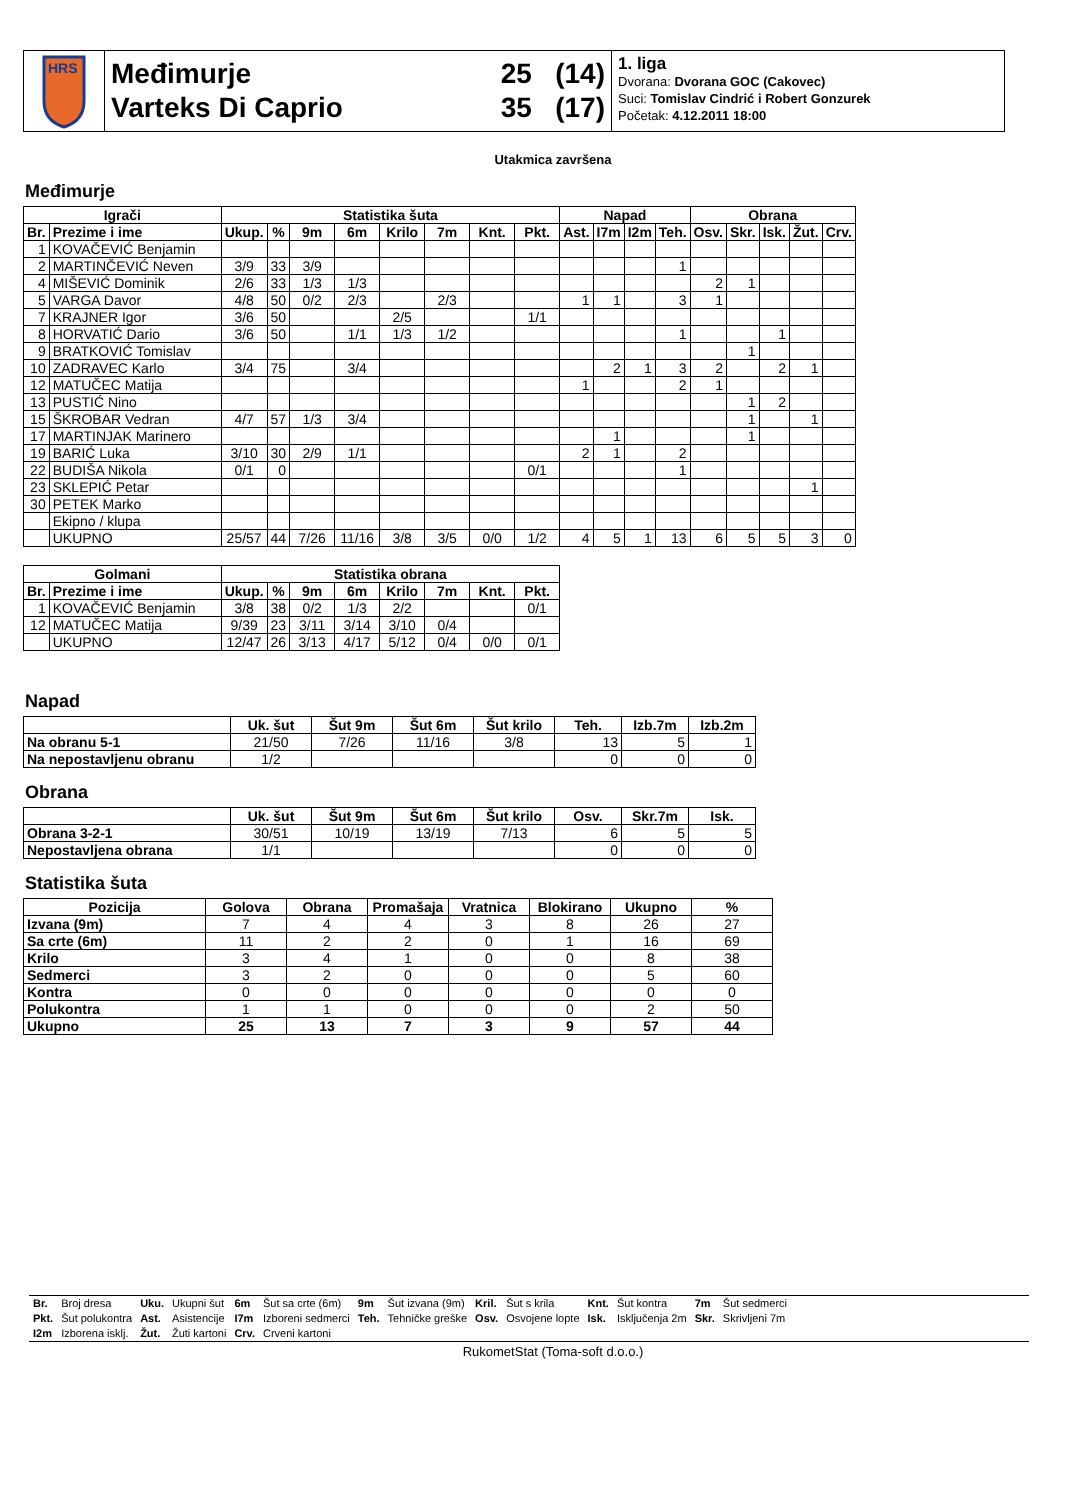HRS
Međimurje
Varteks Di Caprio
25 (14)
35 (17)
1. liga
Dvorana: Dvorana GOC (Cakovec)
Suci: Tomislav Cindrić i Robert Gonzurek
Početak: 4.12.2011 18:00
Utakmica završena
Međimurje
| Igrači | | Statistika šuta | | | | | | | | Napad | | | | Obrana | | | | |
| --- | --- | --- | --- | --- | --- | --- | --- | --- | --- | --- | --- | --- | --- | --- | --- | --- | --- | --- |
| Br. | Prezime i ime | Ukup. | % | 9m | 6m | Krilo | 7m | Knt. | Pkt. | Ast. | I7m | I2m | Teh. | Osv. | Skr. | Isk. | Žut. | Crv. |
| 1 | KOVAČEVIĆ Benjamin | | | | | | | | | | | | | | | | | |
| 2 | MARTINČEVIĆ Neven | 3/9 | 33 | 3/9 | | | | | | | | | 1 | | | | | |
| 4 | MIŠEVIĆ Dominik | 2/6 | 33 | 1/3 | 1/3 | | | | | | | | | 2 | 1 | | | |
| 5 | VARGA Davor | 4/8 | 50 | 0/2 | 2/3 | | 2/3 | | | 1 | 1 | | 3 | 1 | | | | |
| 7 | KRAJNER Igor | 3/6 | 50 | | | 2/5 | | | 1/1 | | | | | | | | | |
| 8 | HORVATIĆ Dario | 3/6 | 50 | | 1/1 | 1/3 | 1/2 | | | | | | 1 | | | 1 | | |
| 9 | BRATKOVIĆ Tomislav | | | | | | | | | | | | | | 1 | | | |
| 10 | ZADRAVEC Karlo | 3/4 | 75 | | 3/4 | | | | | | 2 | 1 | 3 | 2 | | 2 | 1 | |
| 12 | MATUČEC Matija | | | | | | | | | 1 | | | 2 | 1 | | | | |
| 13 | PUSTIĆ Nino | | | | | | | | | | | | | | 1 | 2 | | |
| 15 | ŠKROBAR Vedran | 4/7 | 57 | 1/3 | 3/4 | | | | | | | | | | 1 | | 1 | |
| 17 | MARTINJAK Marinero | | | | | | | | | | 1 | | | | 1 | | | |
| 19 | BARIĆ Luka | 3/10 | 30 | 2/9 | 1/1 | | | | | 2 | 1 | | 2 | | | | | |
| 22 | BUDIŠA Nikola | 0/1 | 0 | | | | | | 0/1 | | | | 1 | | | | | |
| 23 | SKLEPIĆ Petar | | | | | | | | | | | | | | | | 1 | |
| 30 | PETEK Marko | | | | | | | | | | | | | | | | | |
| | Ekipno / klupa | | | | | | | | | | | | | | | | | |
| | UKUPNO | 25/57 | 44 | 7/26 | 11/16 | 3/8 | 3/5 | 0/0 | 1/2 | 4 | 5 | 1 | 13 | 6 | 5 | 5 | 3 | 0 |
| Golmani | | Statistika obrana | | | | | | | |
| --- | --- | --- | --- | --- | --- | --- | --- | --- | --- |
| Br. | Prezime i ime | Ukup. | % | 9m | 6m | Krilo | 7m | Knt. | Pkt. |
| 1 | KOVAČEVIĆ Benjamin | 3/8 | 38 | 0/2 | 1/3 | 2/2 | | | 0/1 |
| 12 | MATUČEC Matija | 9/39 | 23 | 3/11 | 3/14 | 3/10 | 0/4 | | |
| | UKUPNO | 12/47 | 26 | 3/13 | 4/17 | 5/12 | 0/4 | 0/0 | 0/1 |
Napad
| | Uk. šut | Šut 9m | Šut 6m | Šut krilo | Teh. | Izb.7m | Izb.2m |
| --- | --- | --- | --- | --- | --- | --- | --- |
| Na obranu 5-1 | 21/50 | 7/26 | 11/16 | 3/8 | 13 | 5 | 1 |
| Na nepostavljenu obranu | 1/2 | | | | 0 | 0 | 0 |
Obrana
| | Uk. šut | Šut 9m | Šut 6m | Šut krilo | Osv. | Skr.7m | Isk. |
| --- | --- | --- | --- | --- | --- | --- | --- |
| Obrana 3-2-1 | 30/51 | 10/19 | 13/19 | 7/13 | 6 | 5 | 5 |
| Nepostavljena obrana | 1/1 | | | | 0 | 0 | 0 |
Statistika šuta
| Pozicija | Golova | Obrana | Promašaja | Vratnica | Blokirano | Ukupno | % |
| --- | --- | --- | --- | --- | --- | --- | --- |
| Izvana (9m) | 7 | 4 | 4 | 3 | 8 | 26 | 27 |
| Sa crte (6m) | 11 | 2 | 2 | 0 | 1 | 16 | 69 |
| Krilo | 3 | 4 | 1 | 0 | 0 | 8 | 38 |
| Sedmerci | 3 | 2 | 0 | 0 | 0 | 5 | 60 |
| Kontra | 0 | 0 | 0 | 0 | 0 | 0 | 0 |
| Polukontra | 1 | 1 | 0 | 0 | 0 | 2 | 50 |
| Ukupno | 25 | 13 | 7 | 3 | 9 | 57 | 44 |
| Br. | Broj dresa | Uku. | Ukupni šut | 6m | Šut sa crte (6m) | 9m | Šut izvana (9m) | Kril. | Šut s krila | Knt. | Šut kontra | 7m | Šut sedmerci |
| Pkt. | Šut polukontra | Ast. | Asistencije | I7m | Izboreni sedmerci | Teh. | Tehničke greške | Osv. | Osvojene lopte | Isk. | Isključenja 2m | Skr. | Skrivljeni 7m |
| I2m | Izborena isklj. | Žut. | Žuti kartoni | Crv. | Crveni kartoni | | | | | | | | |
RukometStat (Toma-soft d.o.o.)